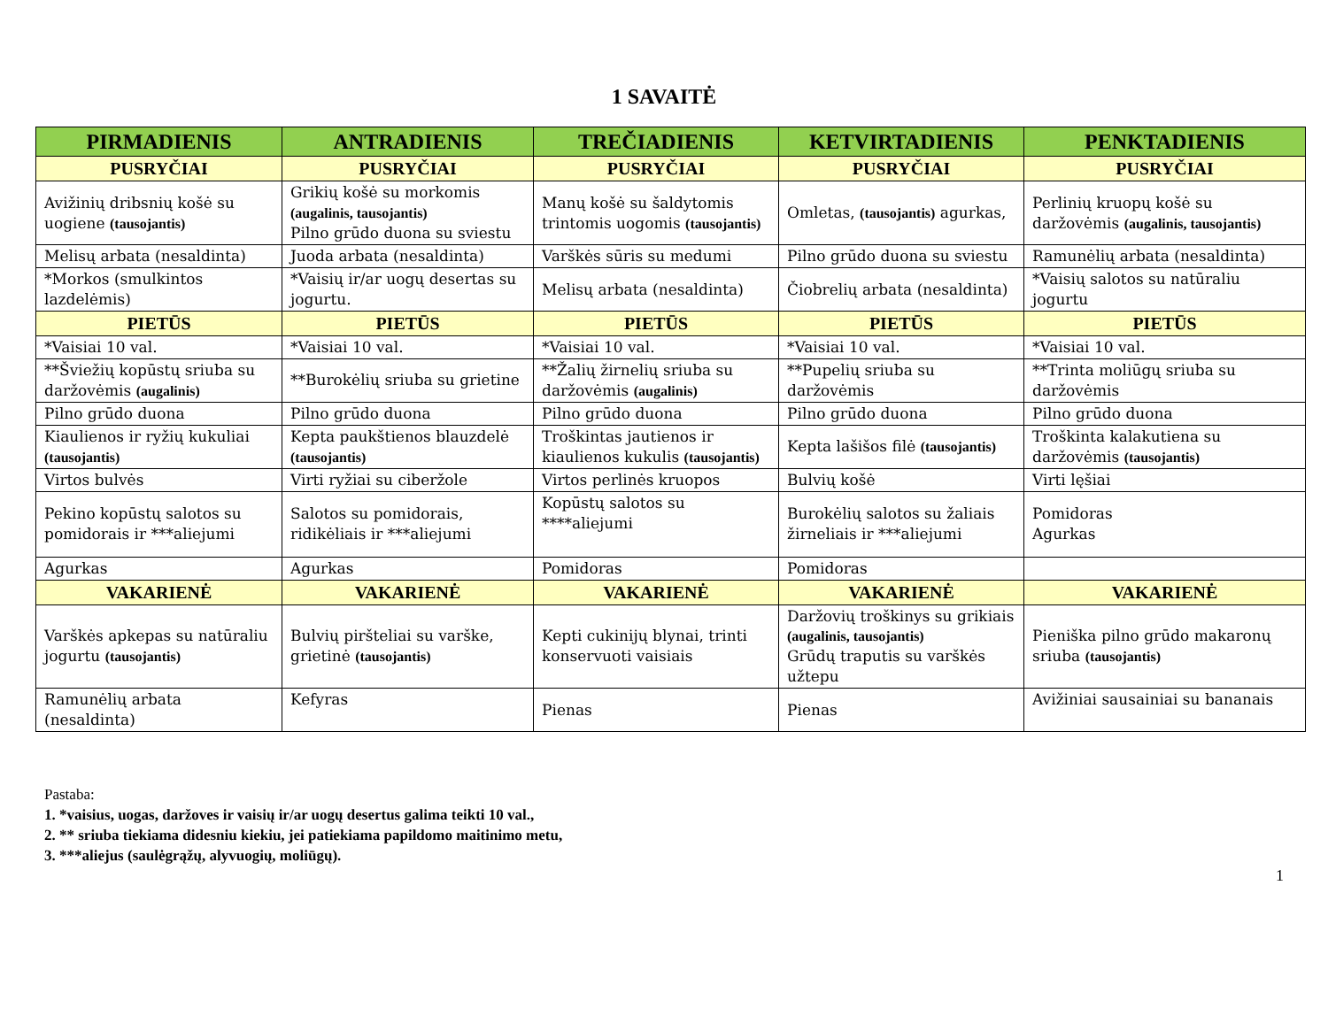1 SAVAITĖ
| PIRMADIENIS | ANTRADIENIS | TREČIADIENIS | KETVIRTADIENIS | PENKTADIENIS |
| --- | --- | --- | --- | --- |
| PUSRYČIAI | PUSRYČIAI | PUSRYČIAI | PUSRYČIAI | PUSRYČIAI |
| Avižinių dribsnių košė su uogiene (tausojantis) | Grikių košė su morkomis (augalinis, tausojantis) Pilno grūdo duona su sviestu | Manų košė su šaldytomis trintomis uogomis (tausojantis) | Omletas, (tausojantis) agurkas, | Perlinių kruopų košė su daržovėmis (augalinis, tausojantis) |
| Melisų arbata (nesaldinta) | Juoda arbata (nesaldinta) | Varškės sūris su medumi | Pilno grūdo duona su sviestu | Ramunėlių arbata (nesaldinta) |
| *Morkos (smulkintos lazdelėmis) | *Vaisių ir/ar uogų desertas su jogurtu. | Melisų arbata (nesaldinta) | Čiobrelių arbata (nesaldinta) | *Vaisių salotos su natūraliu jogurtu |
| PIETŪS | PIETŪS | PIETŪS | PIETŪS | PIETŪS |
| *Vaisiai 10 val. | *Vaisiai 10 val. | *Vaisiai 10 val. | *Vaisiai 10 val. | *Vaisiai 10 val. |
| **Šviežių kopūstų sriuba su daržovėmis (augalinis) | **Burokėlių sriuba su grietine | **Žalių žirnelių sriuba su daržovėmis (augalinis) | **Pupelių sriuba su daržovėmis | **Trinta moliūgų sriuba su daržovėmis |
| Pilno grūdo duona | Pilno grūdo duona | Pilno grūdo duona | Pilno grūdo duona | Pilno grūdo duona |
| Kiaulienos ir ryžių kukuliai (tausojantis) | Kepta paukštienos blauzdelė (tausojantis) | Troškintas jautienos ir kiaulienos kukulis (tausojantis) | Kepta lašišos filė (tausojantis) | Troškinta kalakutiena su daržovėmis (tausojantis) |
| Virtos bulvės | Virti ryžiai su ciberžole | Virtos perlinės kruopos | Bulvių košė | Virti lęšiai |
| Pekino kopūstų salotos su pomidorais ir ***aliejumi | Salotos su pomidorais, ridikėliais ir ***aliejumi | Kopūstų salotos su ****aliejumi | Burokėlių salotos su žaliais žirneliais ir ***aliejumi | Pomidoras Agurkas |
| Agurkas | Agurkas | Pomidoras | Pomidoras | |
| VAKARIENĖ | VAKARIENĖ | VAKARIENĖ | VAKARIENĖ | VAKARIENĖ |
| Varškės apkepas su natūraliu jogurtu (tausojantis) | Bulvių piršteliai su varške, grietinė (tausojantis) | Kepti cukinijų blynai, trinti konservuoti vaisiais | Daržovių troškinys su grikiais (augalinis, tausojantis) Grūdų traputis su varškės užtepu | Pieniška pilno grūdo makaronų sriuba (tausojantis) |
| Ramunėlių arbata (nesaldinta) | Kefyras | Pienas | Pienas | Avižiniai sausainiai su bananais |
Pastaba:
1. *vaisius, uogas, daržoves ir vaisių ir/ar uogų desertus galima teikti 10 val.,
2. ** sriuba tiekiama didesniu kiekiu, jei patiekiama papildomo maitinimo metu,
3. ***aliejus (saulėgrąžų, alyvuogių, moliūgų).
1